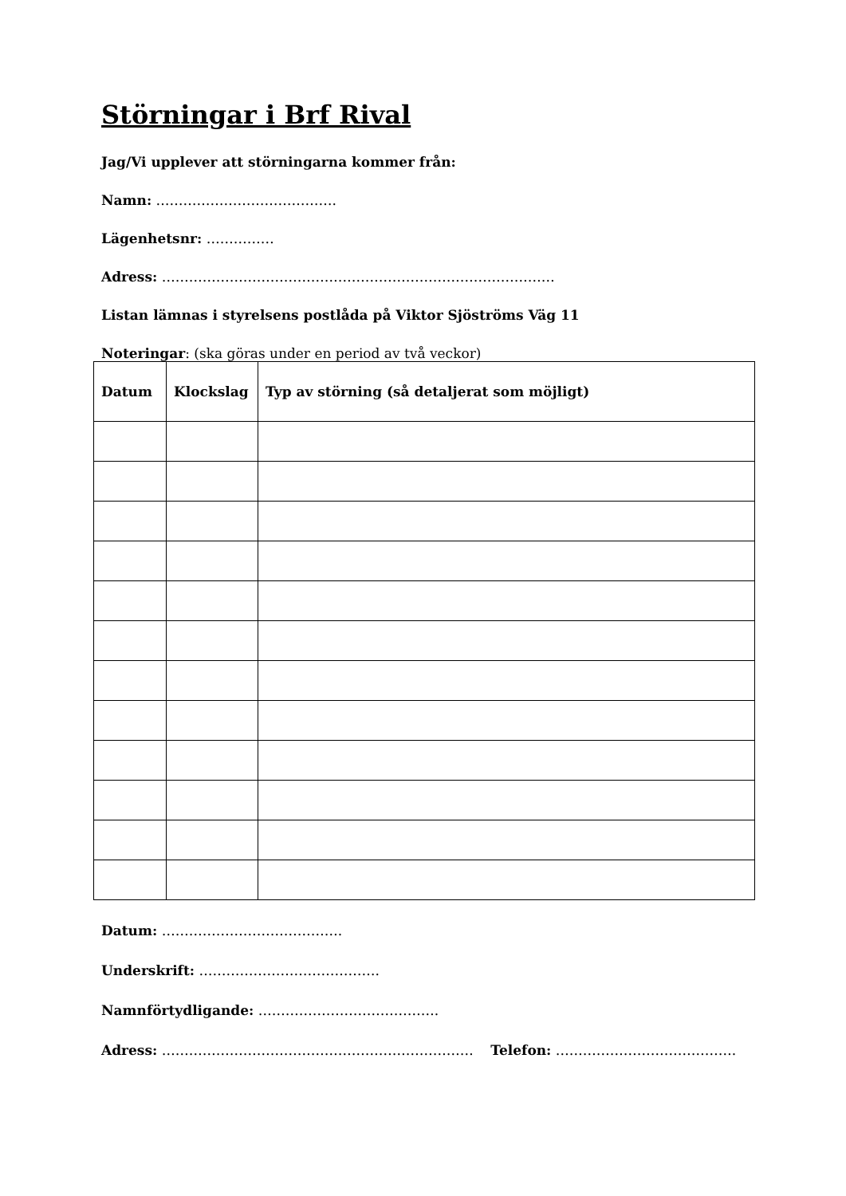Störningar i Brf Rival
Jag/Vi upplever att störningarna kommer från:
Namn: ………………………………….
Lägenhetsnr: ……………
Adress: ……………………………………………………………………………
Listan lämnas i styrelsens postlåda på Viktor Sjöströms Väg 11
Noteringar: (ska göras under en period av två veckor)
| Datum | Klockslag | Typ av störning (så detaljerat som möjligt) |
| --- | --- | --- |
Datum: ………………………………….
Underskrift: ………………………………….
Namnförtydligande: ………………………………….
Adress: …………………………………………………………… Telefon: ………………………………….